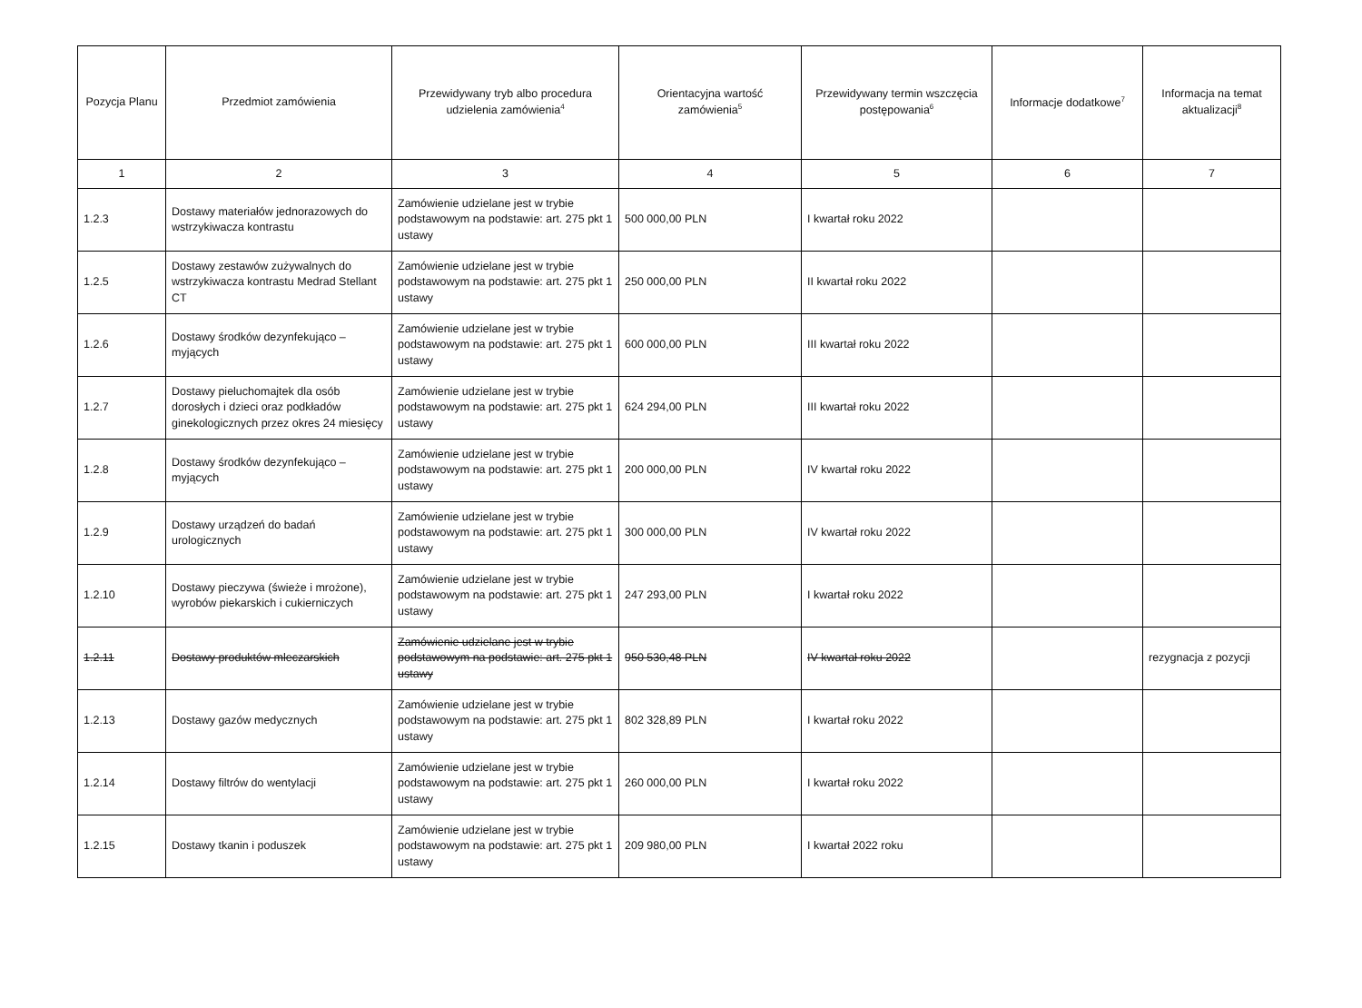| Pozycja Planu | Przedmiot zamówienia | Przewidywany tryb albo procedura udzielenia zamówienia<sup>4</sup> | Orientacyjna wartość zamówienia<sup>5</sup> | Przewidywany termin wszczęcia postępowania<sup>6</sup> | Informacje dodatkowe<sup>7</sup> | Informacja na temat aktualizacji<sup>8</sup> |
| --- | --- | --- | --- | --- | --- | --- |
| 1 | 2 | 3 | 4 | 5 | 6 | 7 |
| 1.2.3 | Dostawy materiałów jednorazowych do wstrzykiwacza kontrastu | Zamówienie udzielane jest w trybie podstawowym na podstawie: art. 275 pkt 1 ustawy | 500 000,00 PLN | I kwartał roku 2022 | | |
| 1.2.5 | Dostawy zestawów zużywalnych do wstrzykiwacza kontrastu Medrad Stellant CT | Zamówienie udzielane jest w trybie podstawowym na podstawie: art. 275 pkt 1 ustawy | 250 000,00 PLN | II kwartał roku 2022 | | |
| 1.2.6 | Dostawy środków dezynfekująco – myjących | Zamówienie udzielane jest w trybie podstawowym na podstawie: art. 275 pkt 1 ustawy | 600 000,00 PLN | III kwartał roku 2022 | | |
| 1.2.7 | Dostawy pieluchomajtek dla osób dorosłych i dzieci oraz podkładów ginekologicznych przez okres 24 miesięcy | Zamówienie udzielane jest w trybie podstawowym na podstawie: art. 275 pkt 1 ustawy | 624 294,00 PLN | III kwartał roku 2022 | | |
| 1.2.8 | Dostawy środków dezynfekująco – myjących | Zamówienie udzielane jest w trybie podstawowym na podstawie: art. 275 pkt 1 ustawy | 200 000,00 PLN | IV kwartał roku 2022 | | |
| 1.2.9 | Dostawy urządzeń do badań urologicznych | Zamówienie udzielane jest w trybie podstawowym na podstawie: art. 275 pkt 1 ustawy | 300 000,00 PLN | IV kwartał roku 2022 | | |
| 1.2.10 | Dostawy pieczywa (świeże i mrożone), wyrobów piekarskich i cukierniczych | Zamówienie udzielane jest w trybie podstawowym na podstawie: art. 275 pkt 1 ustawy | 247 293,00 PLN | I kwartał roku 2022 | | |
| 1.2.11 | Dostawy produktów mleczarskich | Zamówienie udzielane jest w trybie podstawowym na podstawie: art. 275 pkt 1 ustawy | 950 530,48 PLN | IV kwartał roku 2022 | | rezygnacja z pozycji |
| 1.2.13 | Dostawy gazów medycznych | Zamówienie udzielane jest w trybie podstawowym na podstawie: art. 275 pkt 1 ustawy | 802 328,89 PLN | I kwartał roku 2022 | | |
| 1.2.14 | Dostawy filtrów do wentylacji | Zamówienie udzielane jest w trybie podstawowym na podstawie: art. 275 pkt 1 ustawy | 260 000,00 PLN | I kwartał roku 2022 | | |
| 1.2.15 | Dostawy tkanin i poduszek | Zamówienie udzielane jest w trybie podstawowym na podstawie: art. 275 pkt 1 ustawy | 209 980,00 PLN | I kwartał 2022 roku | | |